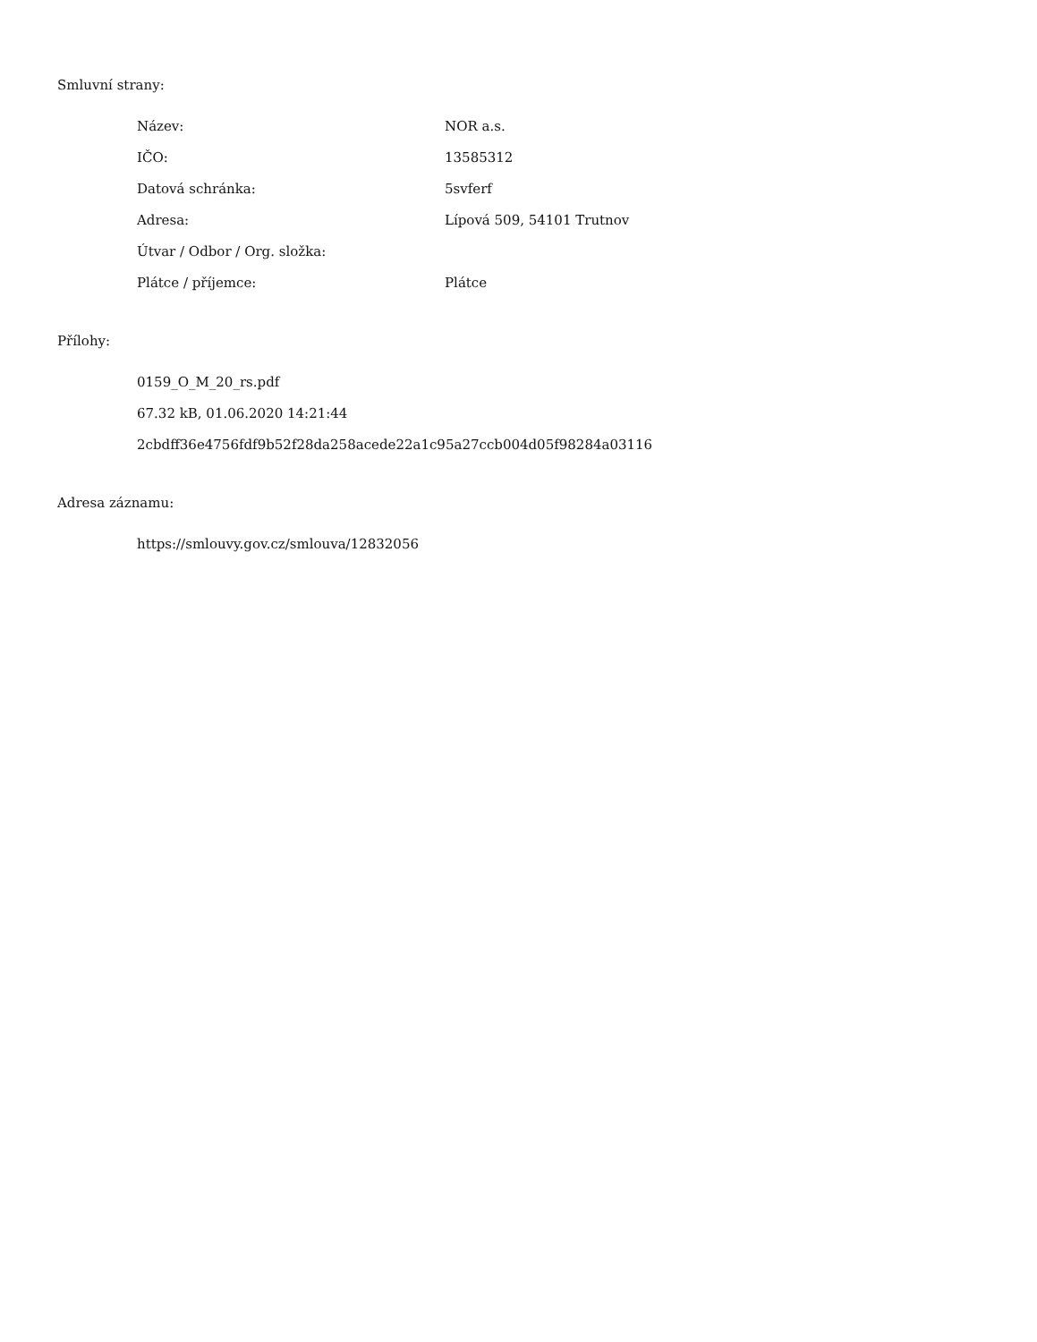Smluvní strany:
| Název: | NOR a.s. |
| IČO: | 13585312 |
| Datová schránka: | 5svferf |
| Adresa: | Lípová 509, 54101 Trutnov |
| Útvar / Odbor / Org. složka: | |
| Plátce / příjemce: | Plátce |
Přílohy:
0159_O_M_20_rs.pdf
67.32 kB, 01.06.2020 14:21:44
2cbdff36e4756fdf9b52f28da258acede22a1c95a27ccb004d05f98284a03116
Adresa záznamu:
https://smlouvy.gov.cz/smlouva/12832056